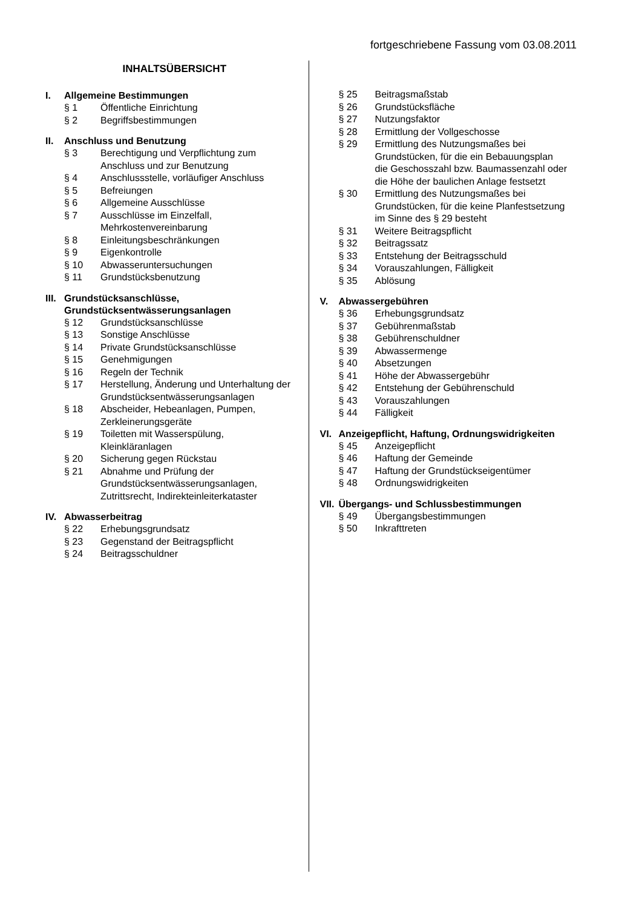fortgeschriebene Fassung vom 03.08.2011
INHALTSÜBERSICHT
I. Allgemeine Bestimmungen
§ 1 Öffentliche Einrichtung
§ 2 Begriffsbestimmungen
II. Anschluss und Benutzung
§ 3 Berechtigung und Verpflichtung zum Anschluss und zur Benutzung
§ 4 Anschlussstelle, vorläufiger Anschluss
§ 5 Befreiungen
§ 6 Allgemeine Ausschlüsse
§ 7 Ausschlüsse im Einzelfall, Mehrkostenvereinbarung
§ 8 Einleitungsbeschränkungen
§ 9 Eigenkontrolle
§ 10 Abwasseruntersuchungen
§ 11 Grundstücksbenutzung
III. Grundstücksanschlüsse, Grundstücksentwässerungsanlagen
§ 12 Grundstücksanschlüsse
§ 13 Sonstige Anschlüsse
§ 14 Private Grundstücksanschlüsse
§ 15 Genehmigungen
§ 16 Regeln der Technik
§ 17 Herstellung, Änderung und Unterhaltung der Grundstücksentwässerungsanlagen
§ 18 Abscheider, Hebeanlagen, Pumpen, Zerkleinerungsgeräte
§ 19 Toiletten mit Wasserspülung, Kleinkläranlagen
§ 20 Sicherung gegen Rückstau
§ 21 Abnahme und Prüfung der Grundstücksentwässerungsanlagen, Zutrittsrecht, Indirekteinleiterkataster
IV. Abwasserbeitrag
§ 22 Erhebungsgrundsatz
§ 23 Gegenstand der Beitragspflicht
§ 24 Beitragsschuldner
§ 25 Beitragsmaßstab
§ 26 Grundstücksfläche
§ 27 Nutzungsfaktor
§ 28 Ermittlung der Vollgeschosse
§ 29 Ermittlung des Nutzungsmaßes bei Grundstücken, für die ein Bebauungsplan die Geschosszahl bzw. Baumassenzahl oder die Höhe der baulichen Anlage festsetzt
§ 30 Ermittlung des Nutzungsmaßes bei Grundstücken, für die keine Planfestsetzung im Sinne des § 29 besteht
§ 31 Weitere Beitragspflicht
§ 32 Beitragssatz
§ 33 Entstehung der Beitragsschuld
§ 34 Vorauszahlungen, Fälligkeit
§ 35 Ablösung
V. Abwassergebühren
§ 36 Erhebungsgrundsatz
§ 37 Gebührenmaßstab
§ 38 Gebührenschuldner
§ 39 Abwassermenge
§ 40 Absetzungen
§ 41 Höhe der Abwassergebühr
§ 42 Entstehung der Gebührenschuld
§ 43 Vorauszahlungen
§ 44 Fälligkeit
VI. Anzeigepflicht, Haftung, Ordnungswidrigkeiten
§ 45 Anzeigepflicht
§ 46 Haftung der Gemeinde
§ 47 Haftung der Grundstückseigentümer
§ 48 Ordnungswidrigkeiten
VII. Übergangs- und Schlussbestimmungen
§ 49 Übergangsbestimmungen
§ 50 Inkrafttreten